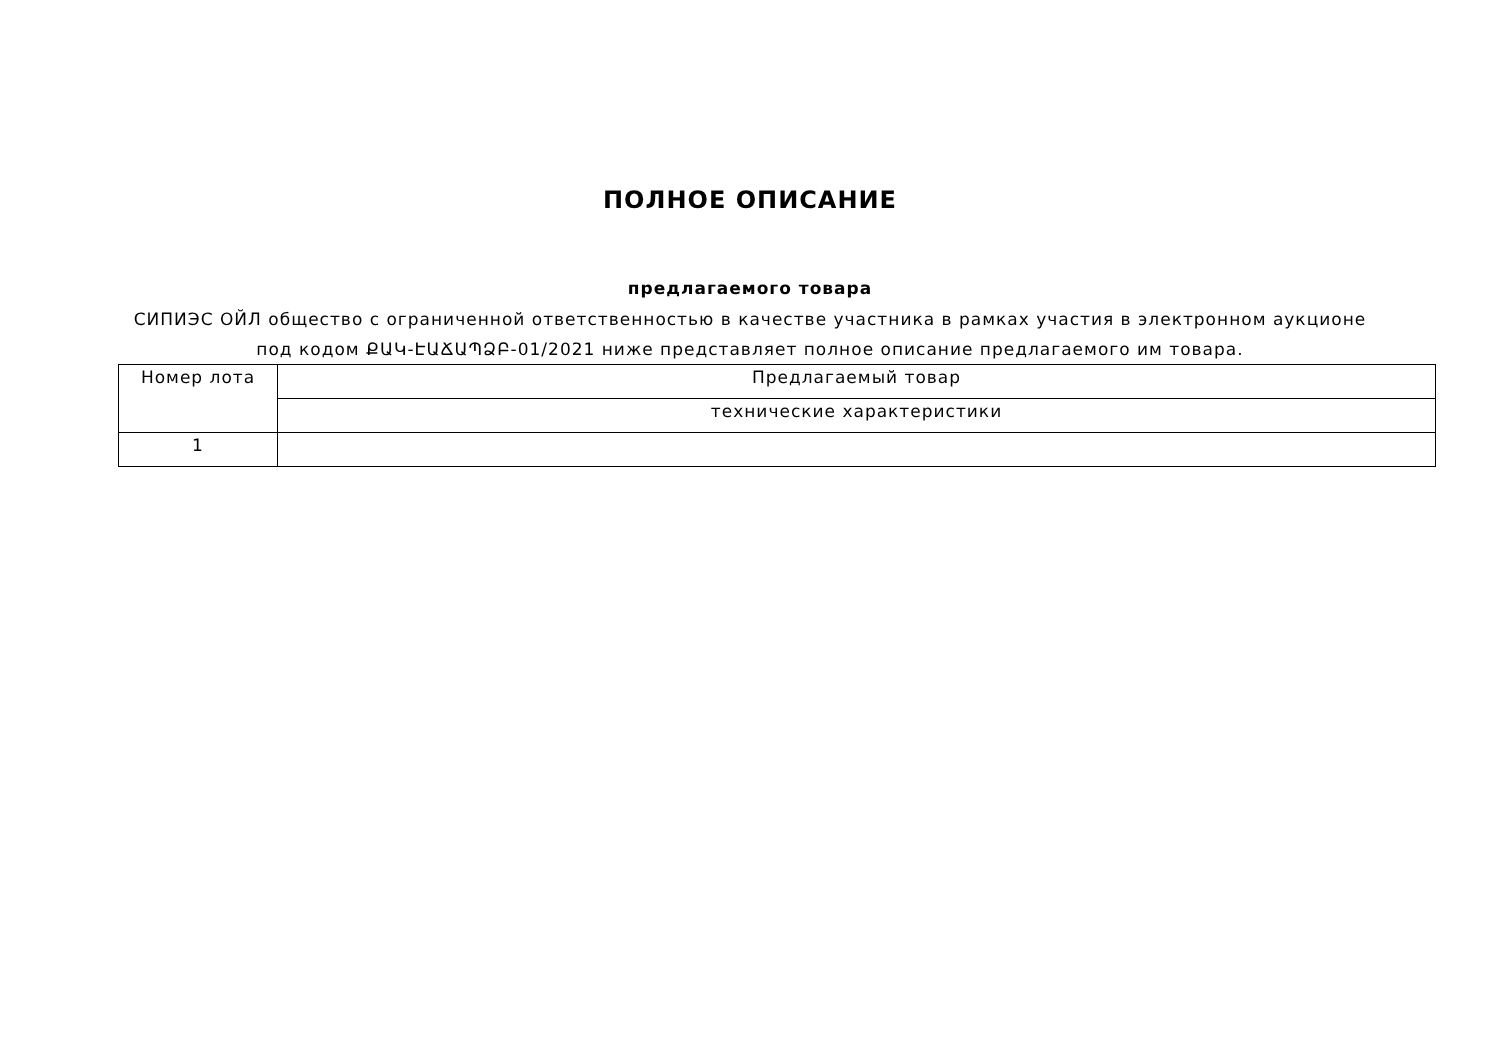ПОЛНОЕ ОПИСАНИЕ
предлагаемого товара
СИПИЭС ОЙЛ общество с ограниченной ответственностью в качестве участника в рамках участия в электронном аукционе под кодом ՔԱԿ-ԷԱՃԱՊՁԲ-01/2021 ниже представляет полное описание предлагаемого им товара.
| Номер лота | Предлагаемый товар |
| --- | --- |
| | технические характеристики |
| 1 | |